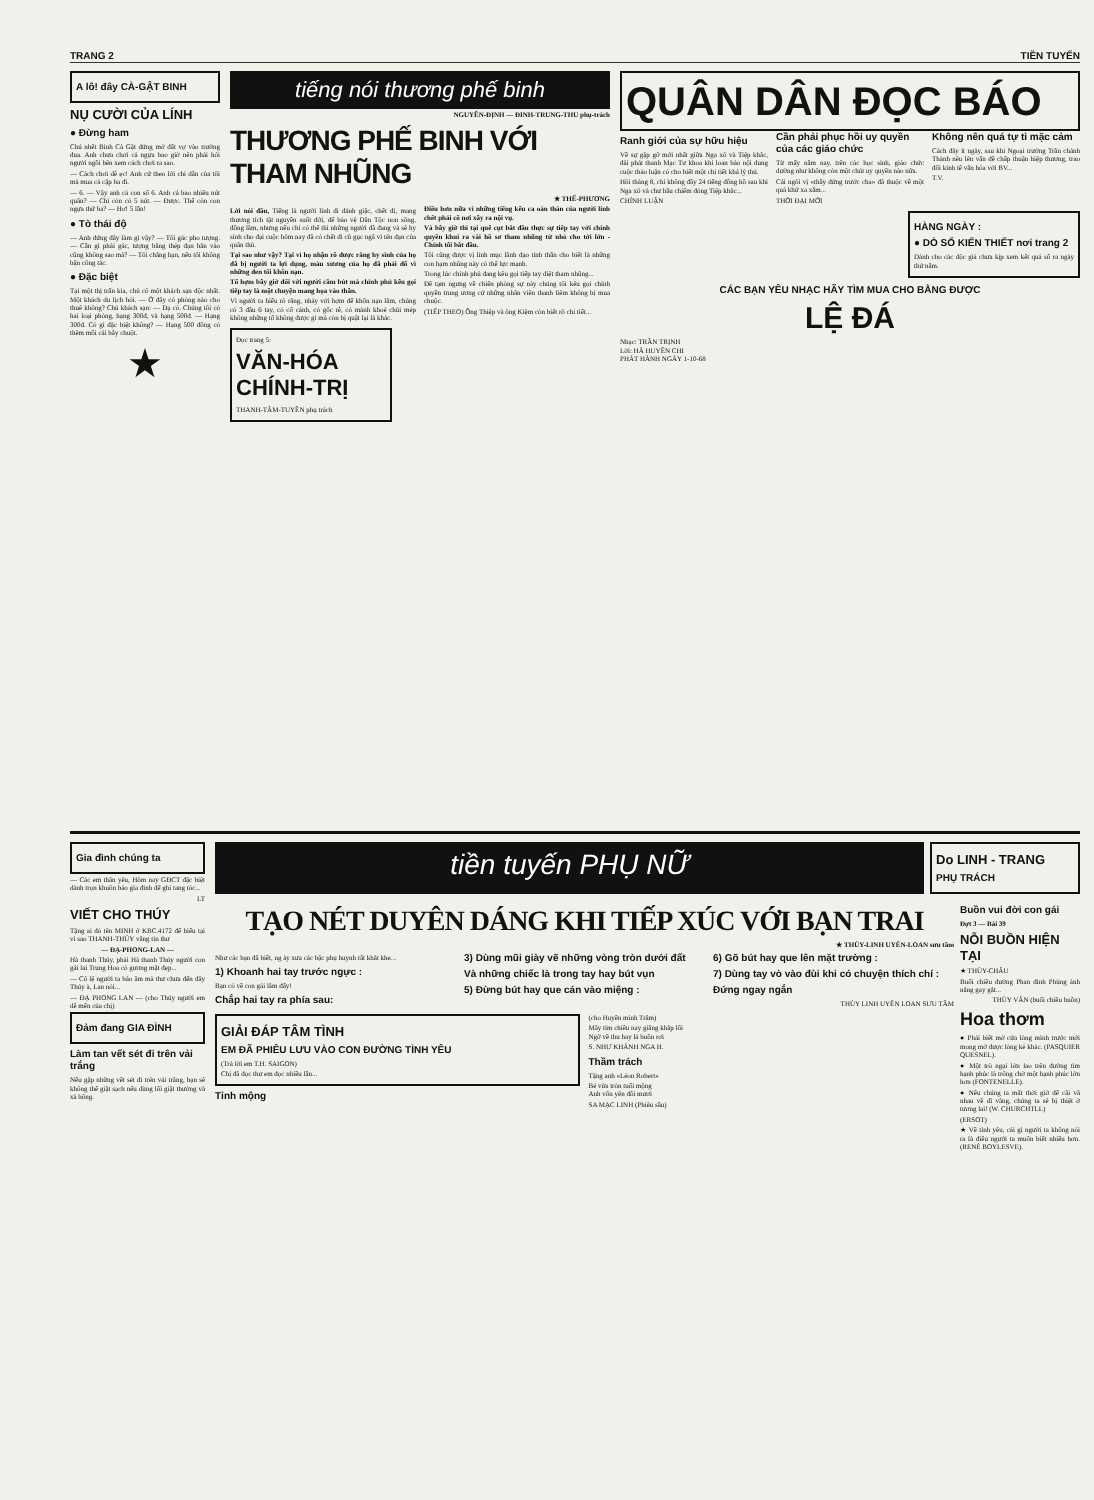TRANG 2 TIỀN TUYẾN
A lô! đây CÀ-GẬT BINH
NỤ CƯỜI CỦA LÍNH
● Đừng ham
Chú nhết Binh Cà Gật đứng mở đất vợ vào trường đua. Anh chưa chơi cá ngựa bao giờ nên phải hỏi người ngồi bên xem cách chơi ra sao.
— Cách chơi dễ ẹc! Anh cứ theo lời chỉ dẫn của tôi mà mua cá cặp ba đi.
— 6. — Vậy anh cá con số 6. Anh cá bao nhiêu nút quân? — Chỉ còn có 5 nút. — Được. Thế còn con ngựa thứ ba? — Hơ! 5 lần!
● Tò thái độ
— Anh đứng đây làm gì vậy? — Tôi gác pho tượng. — Cần gì phải gác, tượng bằng thép đạn bắn vào cũng không sao mà? — Tôi chẳng hạn, nếu tôi không bận công tác.
● Đặc biệt
Tại một thị trấn kia, chủ cô một khách sạn độc nhất. Một khách du lịch hỏi. — Ở đây có phòng nào cho thuê không? Chủ khách sạn: — Dạ có. Chúng tôi có hai loại phòng, hạng 300đ, và hạng 500đ. — Hạng 300đ. Có gì đặc biệt không? — Hạng 500 đồng có thêm mồi cái bẫy chuột.
★
tiếng nói thương phế binh
NGUYỄN-ĐỊNH — ĐINH-TRUNG-THU phụ-trách
THƯƠNG PHẾ BINH VỚI THAM NHŨNG
★ THẾ-PHƯƠNG
Lời nói đầu, Tiếng là người lính đi đánh giặc, chết đi, mang thương tích tật nguyền suốt đời, để bảo vệ Dân Tộc non sông, đồng lâm, nhưng nếu chỉ có thế thì những người đã đang và sẽ hy sinh cho đại cuộc hôm nay đã có chết đi cũ gục ngã vì tên đạn của quân thù.
Tại sao như vậy? Tại vì họ nhận rõ được rằng hy sinh của họ đã bị người ta lợi dụng, máu xương của họ đã phải đổ vì những đen tối khốn nạn.
Tổ hợm bây giờ đối với người cầm bút mà chính phủ kêu gọi tiếp tay là một chuyện mang họa vào thân.
Vì người ta hiểu rõ rằng, nhảy với hợm để khốn nạn lắm, chúng có 3 đầu 6 tay, có cổ cánh, có gốc rễ, có mánh khoé chùi mép không những tố không được gì mà còn bị quật lại là khác.
Điều hơn nữa vì những tiếng kêu ca oán thán của người lính chết phải cõ nơi xây ra nội vụ.
Và bây giờ thì tại quê cụt bắt đầu thực sự tiếp tay với chính quyền khui ra vài hồ sơ tham nhũng từ nhỏ cho tới lớn - Chính tôi bắt đầu.
Tôi cũng được vị linh mục lãnh đạo tinh thần cho biết là những con hạm nhũng này có thế lực mạnh.
Trong lúc chính phủ đang kêu gọi tiếp tay diệt tham nhũng...
Đề tạm ngưng về chiến phòng sự này chúng tôi kêu gọi chính quyền trung ương cứ những nhân viên thanh liêm không bị mua chuộc.
(TIẾP THEO) Ông Thiệp và ông Kiệm còn biết rõ chi tiết...
Đọc trang 5:
VĂN-HÓA CHÍNH-TRỊ
THANH-TÂM-TUYỀN phụ trách
QUÂN DÂN ĐỌC BÁO
Ranh giới của sự hữu hiệu
Về sự gặp gỡ mới nhất giữa Nga xô và Tiệp khắc, đài phát thanh Mạc Tư khoa khi loan báo nội dung cuộc thảo luận có cho biết một chi tiết khá lý thú.
Hôi tháng 8, chỉ không đầy 24 tiếng đồng hồ sau khi Nga xô và chư hầu chiếm đóng Tiệp khắc...
CHÍNH LUẬN
Cần phải phục hồi uy quyền của các giáo chức
Từ mấy năm nay, trên các học sinh, giáo chức dường như không còn một chút uy quyền nào nữa.
Cái ngôi vị «thầy đứng trước cha» đã thuộc về một quá khứ xa xăm...
THỜI ĐẠI MỚI
Không nên quá tự ti mặc cảm
Cách đây ít ngày, sau khi Ngoại trưởng Trần chánh Thành nêu lên vấn đề chấp thuận hiệp thương, trao đổi kinh tế văn hóa với BV...
T.V.
HÀNG NGÀY :
● DÒ SỐ KIẾN THIẾT nơi trang 2
Dành cho các độc giả chưa kịp xem kết quả số ra ngày thứ năm.
CÁC BẠN YÊU NHẠC HÃY TÌM MUA CHO BẰNG ĐƯỢC
LỆ ĐÁ
Nhạc: TRẦN TRỊNH
Lời: HÀ HUYỀN CHI
PHÁT HÀNH NGÀY 1-10-68
Gia đình chúng ta
— Các em thân yêu, Hôm nay GĐCT đặc biệt dành trọn khuôn báo gia đình để ghi tang tóc...
LT
VIẾT CHO THÚY
Tặng ai đó tên MINH ở KBC.4172 để hiểu tại vì sao THANH-THÚY vắng tin thư
— ĐẠ-PHONG-LAN —
Hà thanh Thúy, phải Hà thanh Thúy người con gái lai Trung Hoa có gương mặt đẹp...
— Cô lệ người ta báo âm mà thư chưa đến đây Thúy à, Lan nói...
— ĐẠ PHONG LAN — (cho Thúy người em dễ mến của chị)
Đảm đang GIA ĐÌNH
Làm tan vết sét đi trên vải trắng
Nếu gặp những vết sét đi trên vải trắng, bạn sẽ không thể giặt sạch nếu dùng lối giặt thường và xà bông.
tiền tuyến PHỤ NỮ
Do LINH - TRANG
PHỤ TRÁCH
TẠO NÉT DUYÊN DÁNG KHI TIẾP XÚC VỚI BẠN TRAI
★ THÙY-LINH UYÊN-LOAN sưu tầm
Như các bạn đã biết, ng ày xưa các bậc phụ huynh rất khắt khe...
1) Khoanh hai tay trước ngực :
Bạn có về con gái lắm đấy!
Chắp hai tay ra phía sau:
3) Dùng mũi giày vẽ những vòng tròn dưới đất
Và những chiếc là trong tay hay bút vụn
5) Đừng bút hay que cán vào miệng :
6) Gõ bút hay que lên mặt trường :
7) Dùng tay vò vào đùi khi có chuyện thích chí :
Đứng ngay ngắn
THÙY LINH UYÊN LOAN SƯU TẦM
GIẢI ĐÁP TÂM TÌNH
EM ĐÃ PHIÊU LƯU VÀO CON ĐƯỜNG TÌNH YÊU
(Trả lời em T.H. SAIGON)
Chị đã đọc thư em đọc nhiều lần...
Tỉnh mộng
(cho Huyền minh Trâm)
Mây tím chiều nay giăng khắp lối
Ngỡ về thu hay lá buồn rơi
S. NHƯ KHÁNH NGA H.
Thầm trách
Tặng anh «Léon Robert»
Bé vừa tròn tuổi mộng
Anh vốn yên đồi mươi
SA MẠC LINH (Phiêu sầu)
Buồn vui đời con gái
Đợt 3 — Bài 39
NỖI BUỒN HIỆN TẠI
★ THÙY-CHÂU
Buổi chiều đường Phan đình Phùng ánh nắng gay gắt...
THÙY VÂN (buổi chiều buồn)
Hoa thơm
● Phải biết mở cửa lòng mình trước mới mong mở được lòng kẻ khác. (PASQUIER QUESNEL).
● Một trò ngại lớn lao trên đường tìm hạnh phúc là trông chờ một hạnh phúc lớn hơn (FONTENELLE).
● Nếu chúng ta mất thời giờ để cãi vã nhau về dĩ vãng, chúng ta sẽ bị thiệt ở tương lai! (W. CHURCHTLL)
(ERSOT)
★ Về tình yêu, cái gì người ta không nói ra là điều người ta muốn biết nhiều hơn. (RENÉ BOYLESVE).